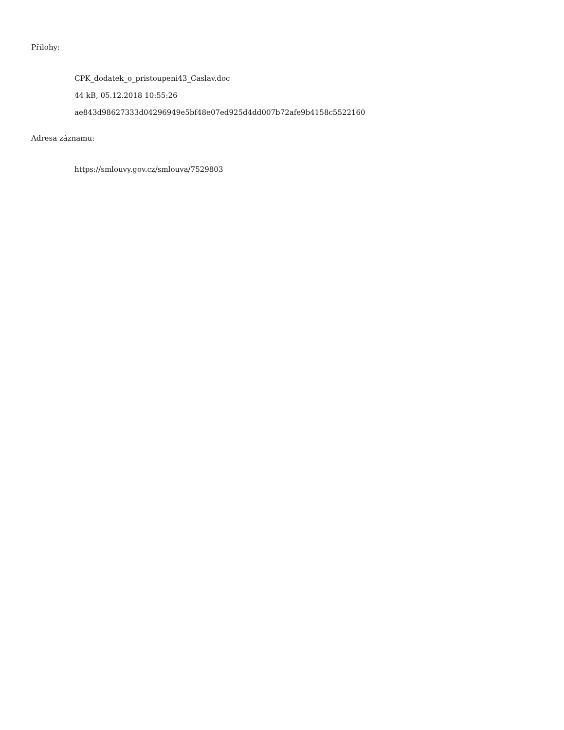Přílohy:
CPK_dodatek_o_pristoupeni43_Caslav.doc
44 kB, 05.12.2018 10:55:26
ae843d98627333d04296949e5bf48e07ed925d4dd007b72afe9b4158c5522160
Adresa záznamu:
https://smlouvy.gov.cz/smlouva/7529803